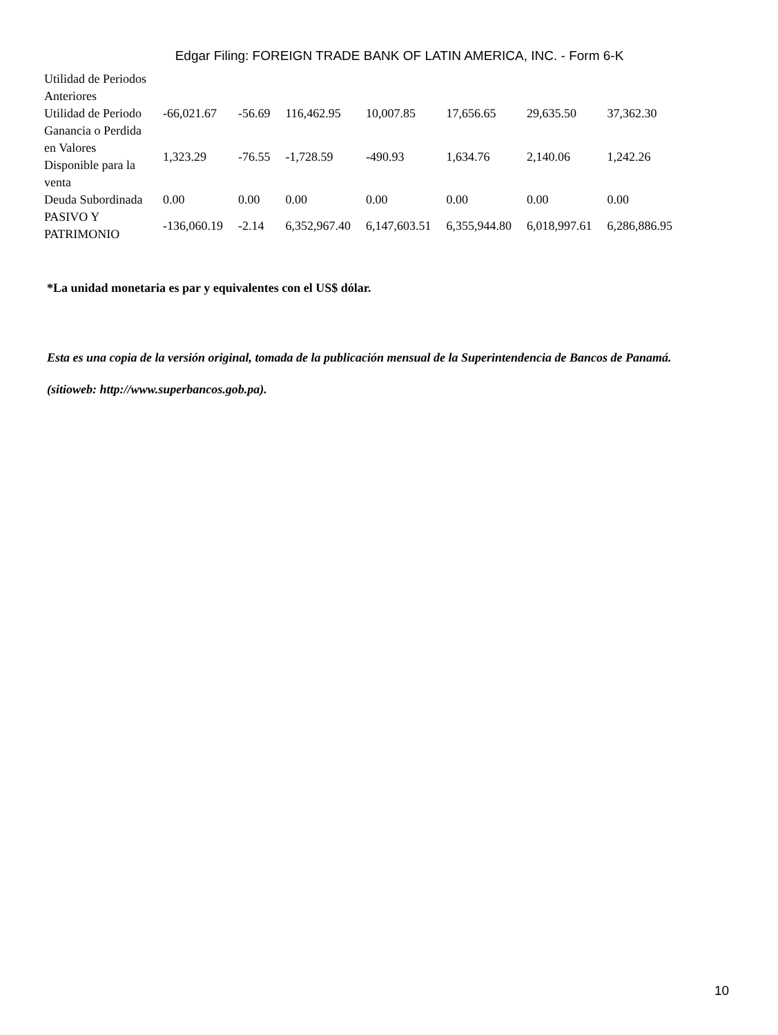Edgar Filing: FOREIGN TRADE BANK OF LATIN AMERICA, INC. - Form 6-K
| Utilidad de Periodos Anteriores | | | | | | | |
| Utilidad de Periodo | -66,021.67 | -56.69 | 116,462.95 | 10,007.85 | 17,656.65 | 29,635.50 | 37,362.30 |
| Ganancia o Perdida en Valores Disponible para la venta | 1,323.29 | -76.55 | -1,728.59 | -490.93 | 1,634.76 | 2,140.06 | 1,242.26 |
| Deuda Subordinada | 0.00 | 0.00 | 0.00 | 0.00 | 0.00 | 0.00 | 0.00 |
| PASIVO Y PATRIMONIO | -136,060.19 | -2.14 | 6,352,967.40 | 6,147,603.51 | 6,355,944.80 | 6,018,997.61 | 6,286,886.95 |
*La unidad monetaria es par y equivalentes con el US$ dólar.
Esta es una copia de la versión original, tomada de la publicación mensual de la Superintendencia de Bancos de Panamá.
(sitioweb: http://www.superbancos.gob.pa).
10